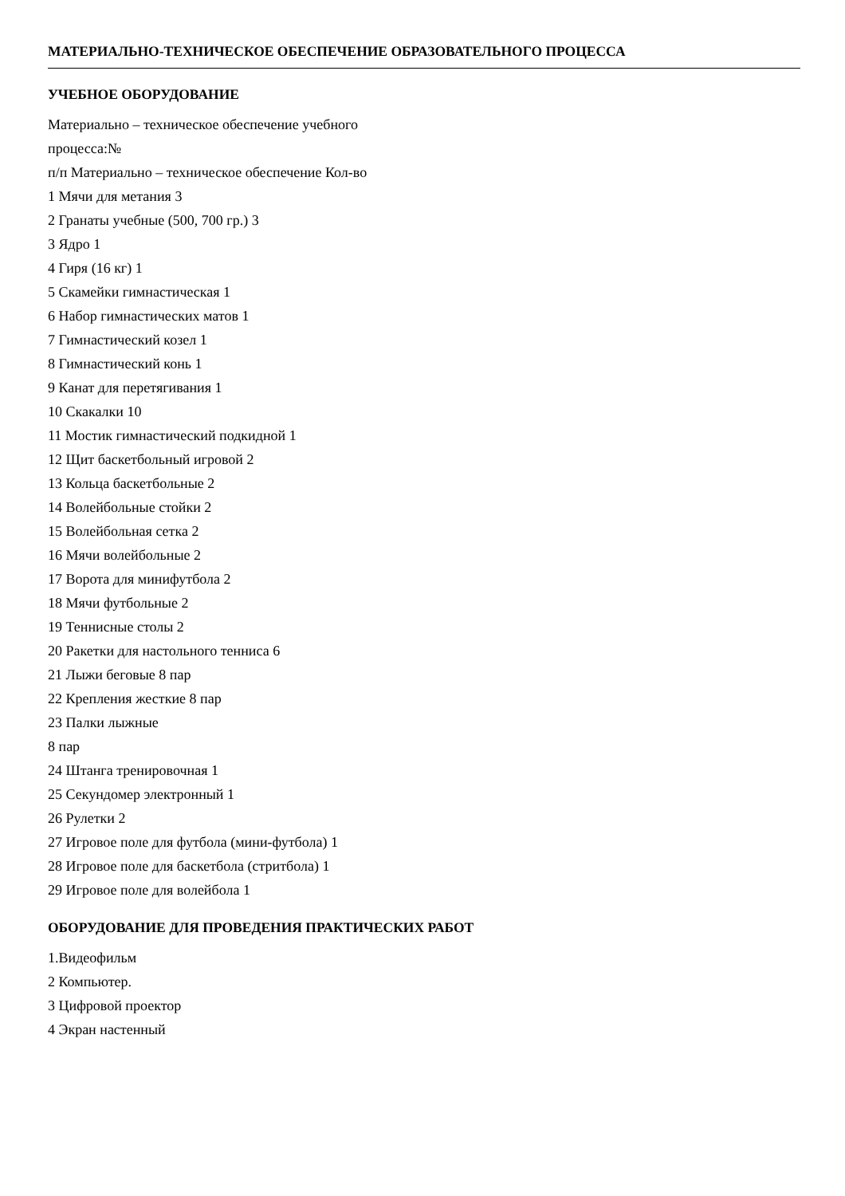МАТЕРИАЛЬНО-ТЕХНИЧЕСКОЕ ОБЕСПЕЧЕНИЕ ОБРАЗОВАТЕЛЬНОГО ПРОЦЕССА
УЧЕБНОЕ ОБОРУДОВАНИЕ
Материально – техническое обеспечение учебного
процесса:№
п/п Материально – техническое обеспечение Кол-во
1 Мячи для метания 3
2 Гранаты учебные (500, 700 гр.) 3
3 Ядро 1
4 Гиря (16 кг) 1
5 Скамейки гимнастическая 1
6 Набор гимнастических матов 1
7 Гимнастический козел 1
8 Гимнастический конь 1
9 Канат для перетягивания 1
10 Скакалки 10
11 Мостик гимнастический подкидной 1
12 Щит баскетбольный игровой 2
13 Кольца баскетбольные 2
14 Волейбольные стойки 2
15 Волейбольная сетка 2
16 Мячи волейбольные 2
17 Ворота для минифутбола 2
18 Мячи футбольные 2
19 Теннисные столы 2
20 Ракетки для настольного тенниса 6
21 Лыжи беговые 8 пар
22 Крепления жесткие 8 пар
23 Палки лыжные
8 пар
24 Штанга тренировочная 1
25 Секундомер электронный 1
26 Рулетки 2
27 Игровое поле для футбола (мини-футбола) 1
28 Игровое поле для баскетбола (стритбола) 1
29 Игровое поле для волейбола 1
ОБОРУДОВАНИЕ ДЛЯ ПРОВЕДЕНИЯ ПРАКТИЧЕСКИХ РАБОТ
1.Видеофильм
2 Компьютер.
3 Цифровой проектор
4 Экран настенный